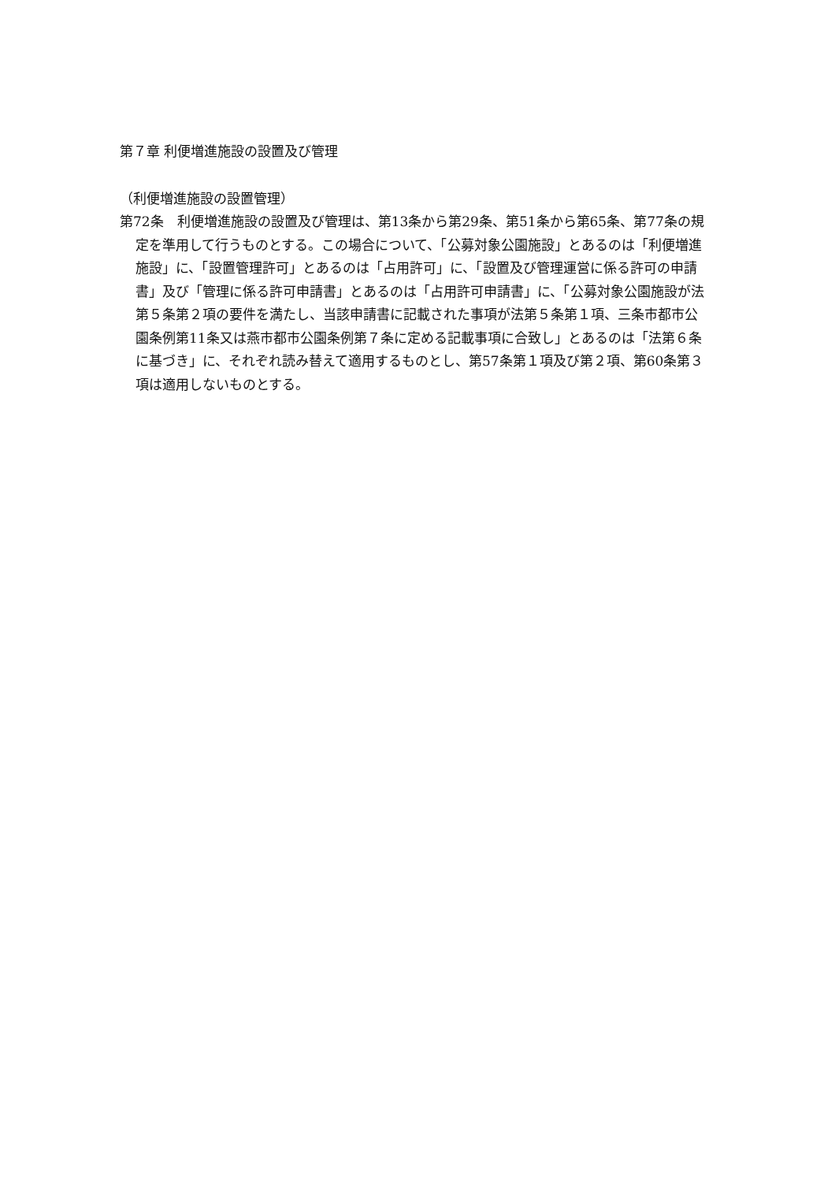第７章 利便増進施設の設置及び管理
（利便増進施設の設置管理）
第72条　利便増進施設の設置及び管理は、第13条から第29条、第51条から第65条、第77条の規定を準用して行うものとする。この場合について、「公募対象公園施設」とあるのは「利便増進施設」に、「設置管理許可」とあるのは「占用許可」に、「設置及び管理運営に係る許可の申請書」及び「管理に係る許可申請書」とあるのは「占用許可申請書」に、「公募対象公園施設が法第５条第２項の要件を満たし、当該申請書に記載された事項が法第５条第１項、三条市都市公園条例第11条又は燕市都市公園条例第７条に定める記載事項に合致し」とあるのは「法第６条に基づき」に、それぞれ読み替えて適用するものとし、第57条第１項及び第２項、第60条第３項は適用しないものとする。